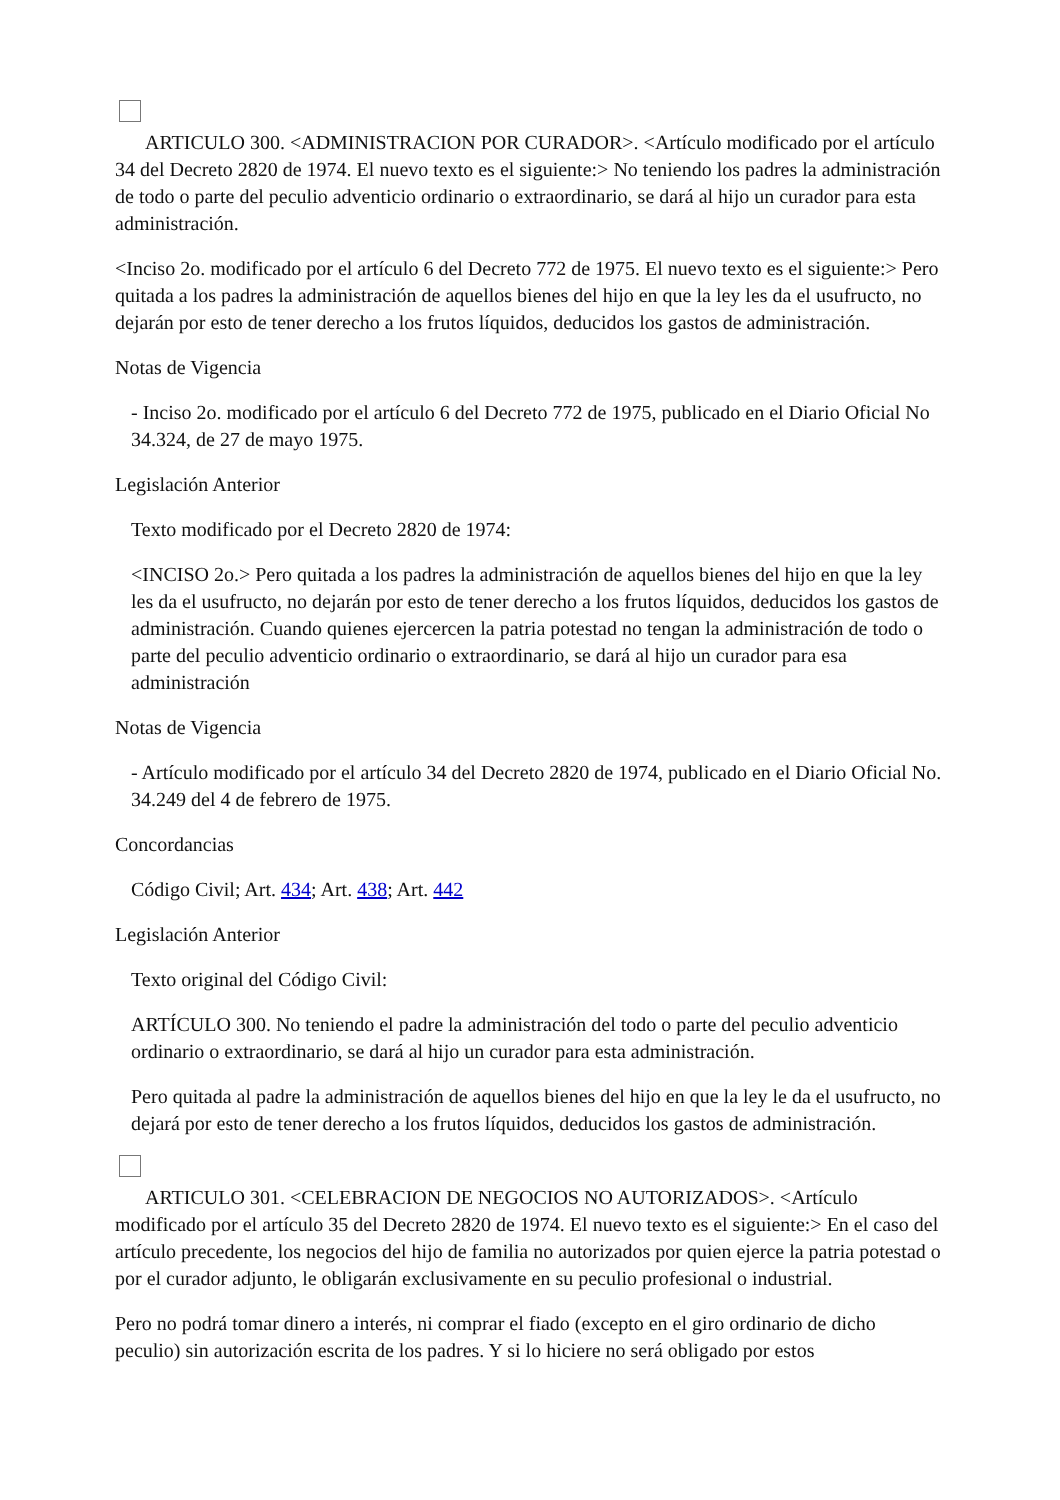ARTICULO 300. <ADMINISTRACION POR CURADOR>. <Artículo modificado por el artículo 34 del Decreto 2820 de 1974. El nuevo texto es el siguiente:> No teniendo los padres la administración de todo o parte del peculio adventicio ordinario o extraordinario, se dará al hijo un curador para esta administración.
<Inciso 2o. modificado por el artículo 6 del Decreto 772 de 1975. El nuevo texto es el siguiente:> Pero quitada a los padres la administración de aquellos bienes del hijo en que la ley les da el usufructo, no dejarán por esto de tener derecho a los frutos líquidos, deducidos los gastos de administración.
Notas de Vigencia
- Inciso 2o. modificado por el artículo 6 del Decreto 772 de 1975, publicado en el Diario Oficial No 34.324, de 27 de mayo 1975.
Legislación Anterior
Texto modificado por el Decreto 2820 de 1974:
<INCISO 2o.> Pero quitada a los padres la administración de aquellos bienes del hijo en que la ley les da el usufructo, no dejarán por esto de tener derecho a los frutos líquidos, deducidos los gastos de administración. Cuando quienes ejercercen la patria potestad no tengan la administración de todo o parte del peculio adventicio ordinario o extraordinario, se dará al hijo un curador para esa administración
Notas de Vigencia
- Artículo modificado por el artículo 34 del Decreto 2820 de 1974, publicado en el Diario Oficial No. 34.249 del 4 de febrero de 1975.
Concordancias
Código Civil; Art. 434; Art. 438; Art. 442
Legislación Anterior
Texto original del Código Civil:
ARTÍCULO 300. No teniendo el padre la administración del todo o parte del peculio adventicio ordinario o extraordinario, se dará al hijo un curador para esta administración.
Pero quitada al padre la administración de aquellos bienes del hijo en que la ley le da el usufructo, no dejará por esto de tener derecho a los frutos líquidos, deducidos los gastos de administración.
ARTICULO 301. <CELEBRACION DE NEGOCIOS NO AUTORIZADOS>. <Artículo modificado por el artículo 35 del Decreto 2820 de 1974. El nuevo texto es el siguiente:> En el caso del artículo precedente, los negocios del hijo de familia no autorizados por quien ejerce la patria potestad o por el curador adjunto, le obligarán exclusivamente en su peculio profesional o industrial.
Pero no podrá tomar dinero a interés, ni comprar el fiado (excepto en el giro ordinario de dicho peculio) sin autorización escrita de los padres. Y si lo hiciere no será obligado por estos